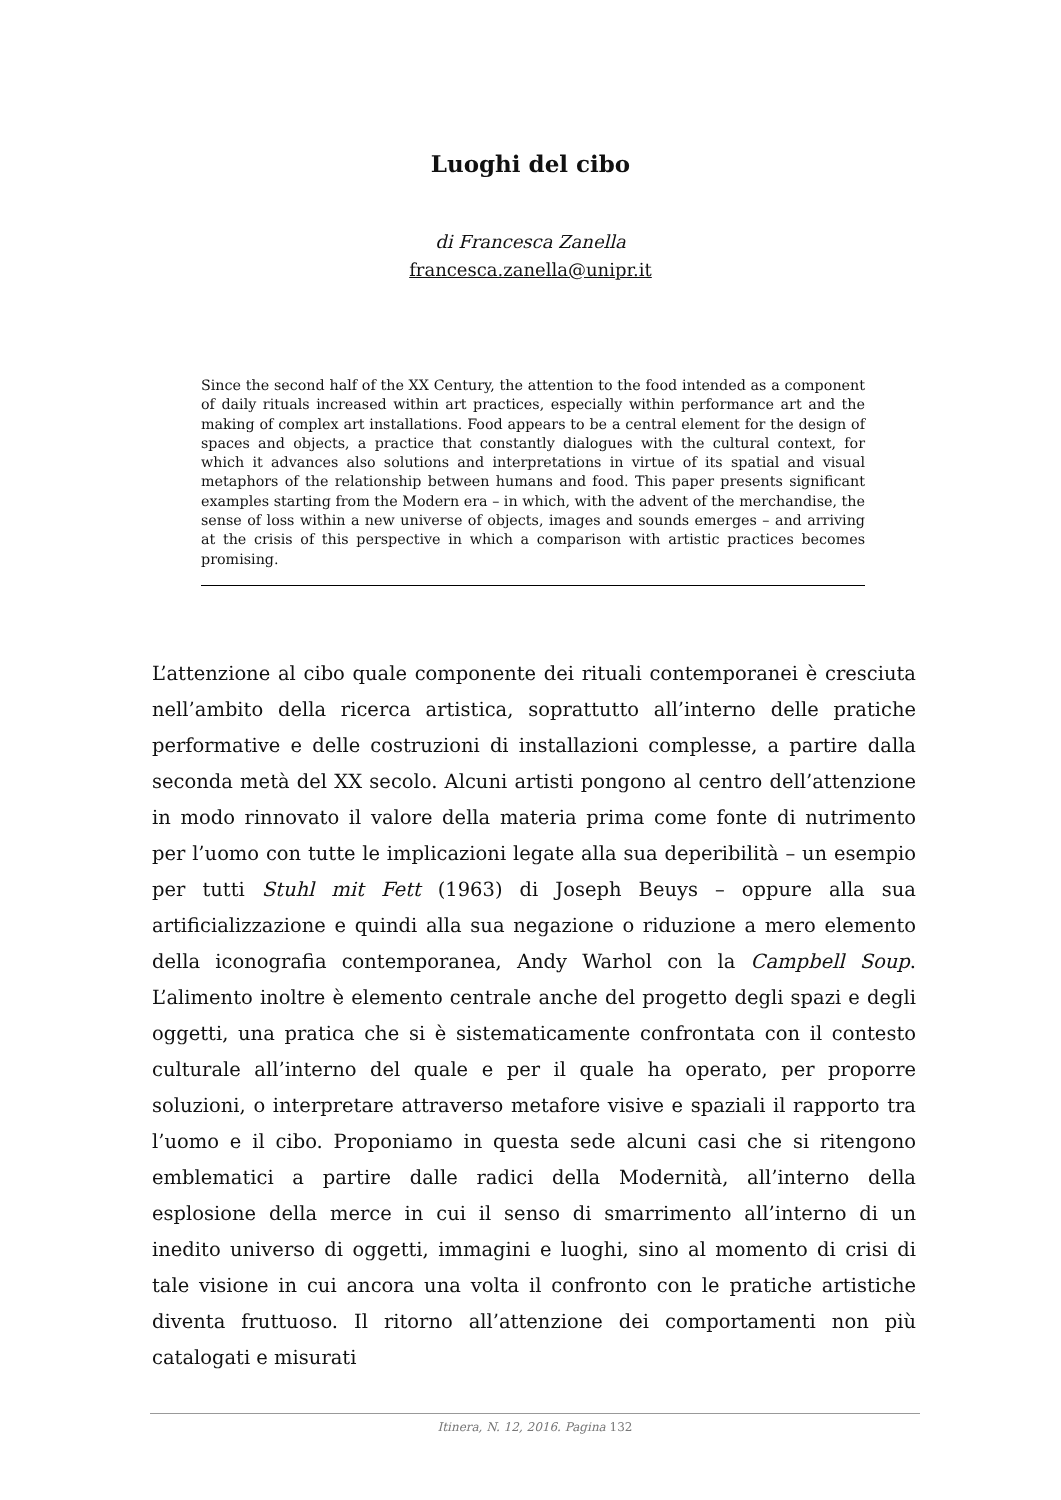Luoghi del cibo
di Francesca Zanella
francesca.zanella@unipr.it
Since the second half of the XX Century, the attention to the food intended as a component of daily rituals increased within art practices, especially within performance art and the making of complex art installations. Food appears to be a central element for the design of spaces and objects, a practice that constantly dialogues with the cultural context, for which it advances also solutions and interpretations in virtue of its spatial and visual metaphors of the relationship between humans and food. This paper presents significant examples starting from the Modern era – in which, with the advent of the merchandise, the sense of loss within a new universe of objects, images and sounds emerges – and arriving at the crisis of this perspective in which a comparison with artistic practices becomes promising.
L’attenzione al cibo quale componente dei rituali contemporanei è cresciuta nell’ambito della ricerca artistica, soprattutto all’interno delle pratiche performative e delle costruzioni di installazioni complesse, a partire dalla seconda metà del XX secolo. Alcuni artisti pongono al centro dell’attenzione in modo rinnovato il valore della materia prima come fonte di nutrimento per l’uomo con tutte le implicazioni legate alla sua deperibilità – un esempio per tutti Stuhl mit Fett (1963) di Joseph Beuys – oppure alla sua artificializzazione e quindi alla sua negazione o riduzione a mero elemento della iconografia contemporanea, Andy Warhol con la Campbell Soup. L’alimento inoltre è elemento centrale anche del progetto degli spazi e degli oggetti, una pratica che si è sistematicamente confrontata con il contesto culturale all’interno del quale e per il quale ha operato, per proporre soluzioni, o interpretare attraverso metafore visive e spaziali il rapporto tra l’uomo e il cibo. Proponiamo in questa sede alcuni casi che si ritengono emblematici a partire dalle radici della Modernità, all’interno della esplosione della merce in cui il senso di smarrimento all’interno di un inedito universo di oggetti, immagini e luoghi, sino al momento di crisi di tale visione in cui ancora una volta il confronto con le pratiche artistiche diventa fruttuoso. Il ritorno all’attenzione dei comportamenti non più catalogati e misurati
Itinera, N. 12, 2016. Pagina 132